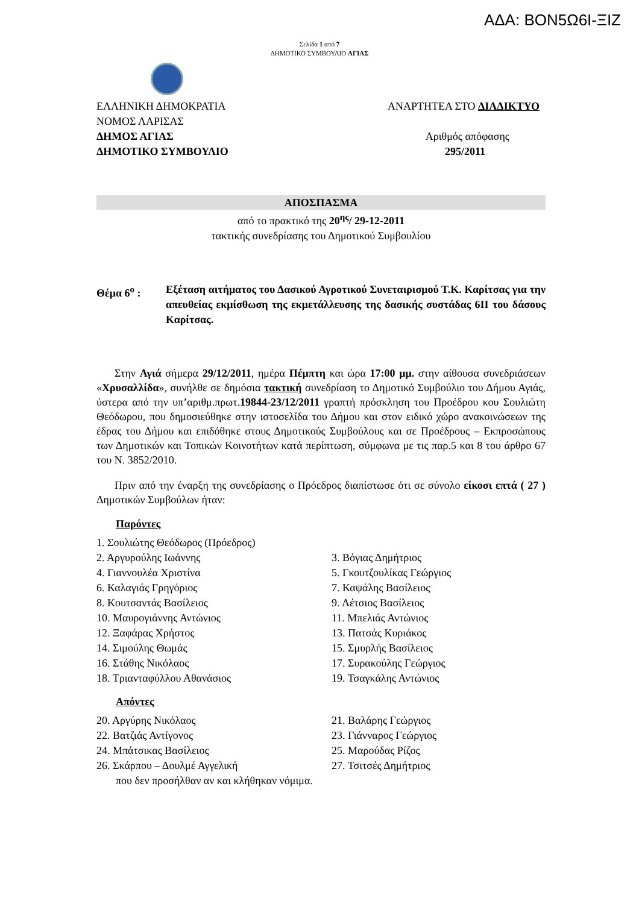ΑΔΑ: ΒΟΝ5Ω6Ι-ΞΙΖ
Σελίδα 1 από 7
ΔΗΜΟΤΙΚΟ ΣΥΜΒΟΥΛΙΟ ΑΓΙΑΣ
ΕΛΛΗΝΙΚΗ ΔΗΜΟΚΡΑΤΙΑ ΑΝΑΡΤΗΤΕΑ ΣΤΟ ΔΙΑΔΙΚΤΥΟ
ΝΟΜΟΣ ΛΑΡΙΣΑΣ
ΔΗΜΟΣ ΑΓΙΑΣ Αριθμός απόφασης
ΔΗΜΟΤΙΚΟ ΣΥΜΒΟΥΛΙΟ 295/2011
ΑΠΟΣΠΑΣΜΑ
από το πρακτικό της 20<sup>ης</sup>/ 29-12-2011
τακτικής συνεδρίασης του Δημοτικού Συμβουλίου
Θέμα 6<sup>ο</sup> : Εξέταση αιτήματος του Δασικού Αγροτικού Συνεταιρισμού Τ.Κ. Καρίτσας για την απευθείας εκμίσθωση της εκμετάλλευσης της δασικής συστάδας 6ΙΙ του δάσους Καρίτσας.
Στην Αγιά σήμερα 29/12/2011, ημέρα Πέμπτη και ώρα 17:00 μμ. στην αίθουσα συνεδριάσεων «Χρυσαλλίδα», συνήλθε σε δημόσια τακτική συνεδρίαση το Δημοτικό Συμβούλιο του Δήμου Αγιάς, ύστερα από την υπ’αριθμ.πρωτ.19844-23/12/2011 γραπτή πρόσκληση του Προέδρου κου Σουλιώτη Θεόδωρου, που δημοσιεύθηκε στην ιστοσελίδα του Δήμου και στον ειδικό χώρο ανακοινώσεων της έδρας του Δήμου και επιδόθηκε στους Δημοτικούς Συμβούλους και σε Προέδρους – Εκπροσώπους των Δημοτικών και Τοπικών Κοινοτήτων κατά περίπτωση, σύμφωνα με τις παρ.5 και 8 του άρθρο 67 του Ν. 3852/2010.
Πριν από την έναρξη της συνεδρίασης ο Πρόεδρος διαπίστωσε ότι σε σύνολο είκοσι επτά ( 27 ) Δημοτικών Συμβούλων ήταν:
Παρόντες
| 1. Σουλιώτης Θεόδωρος (Πρόεδρος) | |
| 2. Αργυρούλης Ιωάννης | 3. Βόγιας Δημήτριος |
| 4. Γιαννουλέα Χριστίνα | 5. Γκουτζουλίκας Γεώργιος |
| 6. Καλαγιάς Γρηγόριος | 7. Καψάλης Βασίλειος |
| 8. Κουτσαντάς Βασίλειος | 9. Λέτσιος Βασίλειος |
| 10. Μαυρογιάννης Αντώνιος | 11. Μπελιάς Αντώνιος |
| 12. Ξαφάρας Χρήστος | 13. Πατσάς Κυριάκος |
| 14. Σιμούλης Θωμάς | 15. Σμυρλής Βασίλειος |
| 16. Στάθης Νικόλαος | 17. Συρακούλης Γεώργιος |
| 18. Τριανταφύλλου Αθανάσιος | 19. Τσαγκάλης Αντώνιος |
Απόντες
| 20. Αργύρης Νικόλαος | 21. Βαλάρης Γεώργιος |
| 22. Βατζιάς Αντίγονος | 23. Γιάνναρος Γεώργιος |
| 24. Μπάτσικας Βασίλειος | 25. Μαρούδας Ρίζος |
| 26. Σκάρπου – Δουλμέ Αγγελική | 27. Τσιτσές Δημήτριος |
που δεν προσήλθαν αν και κλήθηκαν νόμιμα.